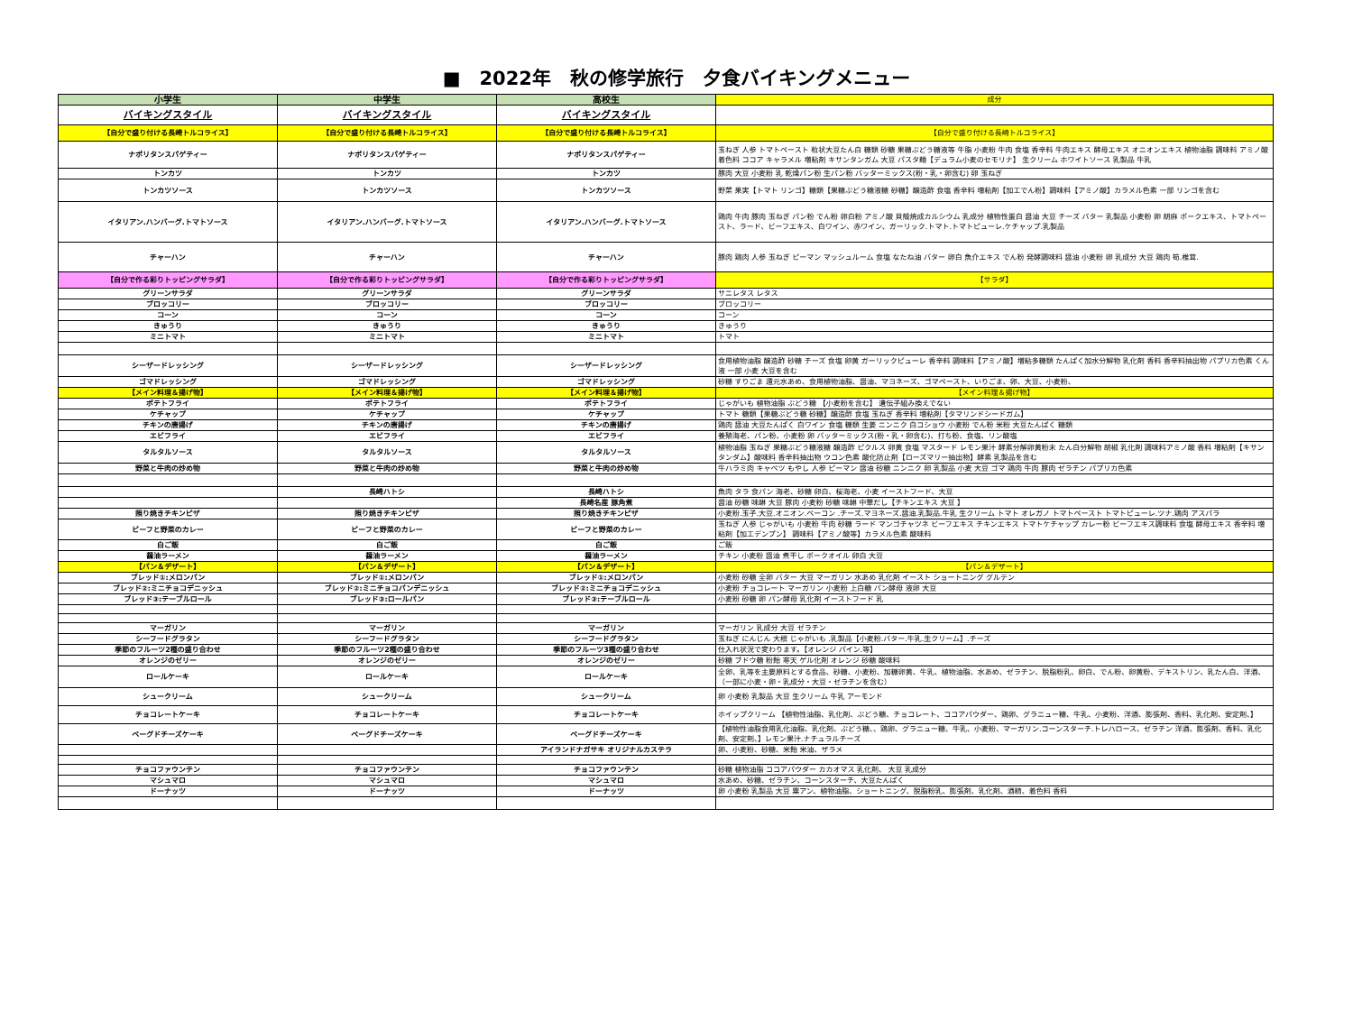■　2022年　秋の修学旅行　夕食バイキングメニュー
| 小学生 | 中学生 | 高校生 | 成分 |
| --- | --- | --- | --- |
| バイキングスタイル | バイキングスタイル | バイキングスタイル | |
| 【自分で盛り付ける長崎トルコライス】 | 【自分で盛り付ける長崎トルコライス】 | 【自分で盛り付ける長崎トルコライス】 | 【自分で盛り付ける長崎トルコライス】 |
| ナポリタンスパゲティー | ナポリタンスパゲティー | ナポリタンスパゲティー | 玉ねぎ 人参 トマトペースト 粒状大豆たん白 糖類 砂糖 果糖ぶどう糖液等 牛脂 小麦粉 牛肉 食塩 香辛料 牛肉エキス 酵母エキス オニオンエキス 植物油脂 調味料 アミノ酸 着色料 ココア キャラメル 増粘剤 キサンタンガム 大豆 パスタ麺【デュラム小麦のセモリナ】 生クリーム ホワイトソース 乳製品 牛乳 |
| トンカツ | トンカツ | トンカツ | 豚肉 大豆 小麦粉 乳 乾燥パン粉 生パン粉 バッターミックス(粉・乳・卵含む) 卵 玉ねぎ |
| トンカツソース | トンカツソース | トンカツソース | 野菜 果実【トマト リンゴ】糖類【果糖ぶどう糖液糖 砂糖】醸造酢 食塩 香辛料 増粘剤【加工でん粉】調味料【アミノ酸】カラメル色素 一部 リンゴを含む |
| イタリアン.ハンバーグ.トマトソース | イタリアン.ハンバーグ.トマトソース | イタリアン.ハンバーグ.トマトソース | 鶏肉 牛肉 豚肉 玉ねぎ パン粉 でん粉 卵白粉 アミノ酸 貝殻焼成カルシウム 乳成分 植物性蛋白 醤油 大豆 チーズ バター 乳製品 小麦粉 卵 胡麻 ポークエキス、トマトペースト、ラード、ビーフエキス、白ワイン、赤ワイン、ガーリック.トマト.トマトピューレ.ケチャップ.乳製品 |
| チャーハン | チャーハン | チャーハン | 豚肉 鶏肉 人参 玉ねぎ ピーマン マッシュルーム 食塩 なたね油 バター 卵白 魚介エキス でん粉 発酵調味料 醤油 小麦粉 卵 乳成分 大豆 鶏肉 筍.椎茸. |
| 【自分で作る彩りトッピングサラダ】 | 【自分で作る彩りトッピングサラダ】 | 【自分で作る彩りトッピングサラダ】 | 【サラダ】 |
| グリーンサラダ | グリーンサラダ | グリーンサラダ | サニレタス レタス |
| ブロッコリー | ブロッコリー | ブロッコリー | ブロッコリー |
| コーン | コーン | コーン | コーン |
| きゅうり | きゅうり | きゅうり | きゅうり |
| ミニトマト | ミニトマト | ミニトマト | トマト |
| シーザードレッシング | シーザードレッシング | シーザードレッシング | 食用植物油脂 醸造酢 砂糖 チーズ 食塩 卵黄 ガーリックピューレ 香辛料 調味料【アミノ酸】増粘多糖類 たんぱく加水分解物 乳化剤 香料 香辛料抽出物 パプリカ色素 くん液 一部 小麦 大豆を含む |
| ゴマドレッシング | ゴマドレッシング | ゴマドレッシング | 砂糖 すりごま 還元水あめ、食用植物油脂、醤油、マヨネーズ、ゴマペースト、いりごま、卵、大豆、小麦粉、 |
| 【メイン料理＆揚げ物】 | 【メイン料理＆揚げ物】 | 【メイン料理＆揚げ物】 | 【メイン料理＆揚げ物】 |
| ポテトフライ | ポテトフライ | ポテトフライ | じゃがいも 植物油脂 ぶどう糖 【小麦粉を含む】 遺伝子組み換えでない |
| ケチャップ | ケチャップ | ケチャップ | トマト 糖類【果糖ぶどう糖 砂糖】醸造酢 食塩 玉ねぎ 香辛料 増粘剤【タマリンドシードガム】 |
| チキンの唐揚げ | チキンの唐揚げ | チキンの唐揚げ | 鶏肉 醤油 大豆たんぱく 白ワイン 食塩 糖類 生姜 ニンニク 白コショウ 小麦粉 でん粉 米粉 大豆たんぱく 糖類 |
| エビフライ | エビフライ | エビフライ | 養殖海老、パン粉、小麦粉 卵 バッターミックス(粉・乳・卵含む)、打ち粉、食塩、リン酸塩 |
| タルタルソース | タルタルソース | タルタルソース | 植物油脂 玉ねぎ 果糖ぶどう糖液糖 醸造酢 ピクルス 卵黄 食塩 マスタード レモン果汁 酵素分解卵黄粉末 たん白分解物 胡椒 乳化剤 調味料アミノ酸 香料 増粘剤【キサンタンダム】酸味料 香辛料抽出物 ウコン色素 酸化防止剤【ローズマリー抽出物】酵素 乳製品を含む |
| 野菜と牛肉の炒め物 | 野菜と牛肉の炒め物 | 野菜と牛肉の炒め物 | 牛ハラミ肉 キャベツ もやし 人参 ピーマン 醤油 砂糖 ニンニク 卵 乳製品 小麦 大豆 ゴマ 鶏肉 牛肉 豚肉 ゼラチン パプリカ色素 |
| | 長崎ハトシ | 長崎ハトシ | 魚肉 タラ 食パン 海老、砂糖 卵白、桜海老、小麦 イーストフード、大豆 |
| | | 長崎名産 豚角煮 | 醤油 砂糖 味醂 大豆 豚肉 小麦粉 砂糖 味醂 中華だし【チキンエキス 大豆 】 |
| 照り焼きチキンピザ | 照り焼きチキンピザ | 照り焼きチキンピザ | 小麦粉.玉子.大豆.オニオン.ベーコン .チーズ.マヨネーズ.醤油.乳製品.牛乳 生クリーム トマト オレガノ トマトペースト トマトピューレ.ツナ.鶏肉 アスパラ |
| ビーフと野菜のカレー | ビーフと野菜のカレー | ビーフと野菜のカレー | 玉ねぎ 人参 じゃがいも 小麦粉 牛肉 砂糖 ラード マンゴチャツネ ビーフエキス チキンエキス トマトケチャップ カレー粉 ビーフエキス調味料 食塩 酵母エキス 香辛料 増粘剤【加工デンプン】 調味料【アミノ酸等】カラメル色素 酸味料 |
| 白ご飯 | 白ご飯 | 白ご飯 | ご飯 |
| 醤油ラーメン | 醤油ラーメン | 醤油ラーメン | チキン 小麦粉 醤油 煮干し ポークオイル 卵白 大豆 |
| 【パン＆デザート】 | 【パン＆デザート】 | 【パン＆デザート】 | 【パン＆デザート】 |
| ブレッド①:メロンパン | ブレッド①:メロンパン | ブレッド①:メロンパン | 小麦粉 砂糖 全卵 バター 大豆 マーガリン 水あめ 乳化剤 イースト ショートニング グルテン |
| ブレッド②:ミニチョコデニッシュ | ブレッド②:ミニチョコパンデニッシュ | ブレッド②:ミニチョコデニッシュ | 小麦粉 チョコレート マーガリン 小麦粉 上白糖 パン酵母 液卵 大豆 |
| ブレッド③:テーブルロール | ブレッド③:ロールパン | ブレッド③:テーブルロール | 小麦粉 砂糖 卵 パン酵母 乳化剤 イーストフード 乳 |
| マーガリン | マーガリン | マーガリン | マーガリン 乳成分 大豆 ゼラチン |
| シーフードグラタン | シーフードグラタン | シーフードグラタン | 玉ねぎ にんじん 大根 じゃがいも .乳製品【小麦粉.バター.牛乳.生クリーム】.チーズ |
| 季節のフルーツ2種の盛り合わせ | 季節のフルーツ2種の盛り合わせ | 季節のフルーツ3種の盛り合わせ | 仕入れ状況で変わります。【オレンジ パイン.等】 |
| オレンジのゼリー | オレンジのゼリー | オレンジのゼリー | 砂糖 ブドウ糖 粉飴 寒天 ゲル化剤 オレンジ 砂糖 酸味料 |
| ロールケーキ | ロールケーキ | ロールケーキ | 全卵、乳等を主要原料とする食品、砂糖、小麦粉、加糖卵黄、牛乳、植物油脂、水あめ、ゼラチン、脱脂粉乳、卵白、でん粉、卵黄粉、デキストリン、乳たん白、洋酒、（一部に小麦・卵・乳成分・大豆・ゼラチンを含む） |
| シュークリーム | シュークリーム | シュークリーム | 卵 小麦粉 乳製品 大豆 生クリーム 牛乳 アーモンド |
| チョコレートケーキ | チョコレートケーキ | チョコレートケーキ | ホイップクリーム 【植物性油脂、乳化剤、ぶどう糖、チョコレート、ココアパウダー、鶏卵、グラニュー糖、牛乳、小麦粉、洋酒、膨張剤、香料、乳化剤、安定剤、】 |
| ベーグドチーズケーキ | ベーグドチーズケーキ | ベーグドチーズケーキ | 【植物性油脂食用乳化油脂、乳化剤、ぶどう糖、、鶏卵、グラニュー糖、牛乳、小麦粉、マーガリン.コーンスターチ.トレハロース、ゼラチン 洋酒、膨張剤、香料、乳化剤、安定剤、】レモン果汁.ナチュラルチーズ |
| | | アイランドナガサキ オリジナルカステラ | 卵、小麦粉、砂糖、米飴 米油、ザラメ |
| チョコファウンテン | チョコファウンテン | チョコファウンテン | 砂糖 植物油脂 ココアパウダー カカオマス 乳化剤、 大豆 乳成分 |
| マシュマロ | マシュマロ | マシュマロ | 水あめ、砂糖、ゼラチン、コーンスターチ、大豆たんぱく |
| ドーナッツ | ドーナッツ | ドーナッツ | 卵 小麦粉 乳製品 大豆 粟アン、植物油脂、ショートニング、脱脂粉乳、膨張剤、乳化剤、酒精、着色料 香料 |